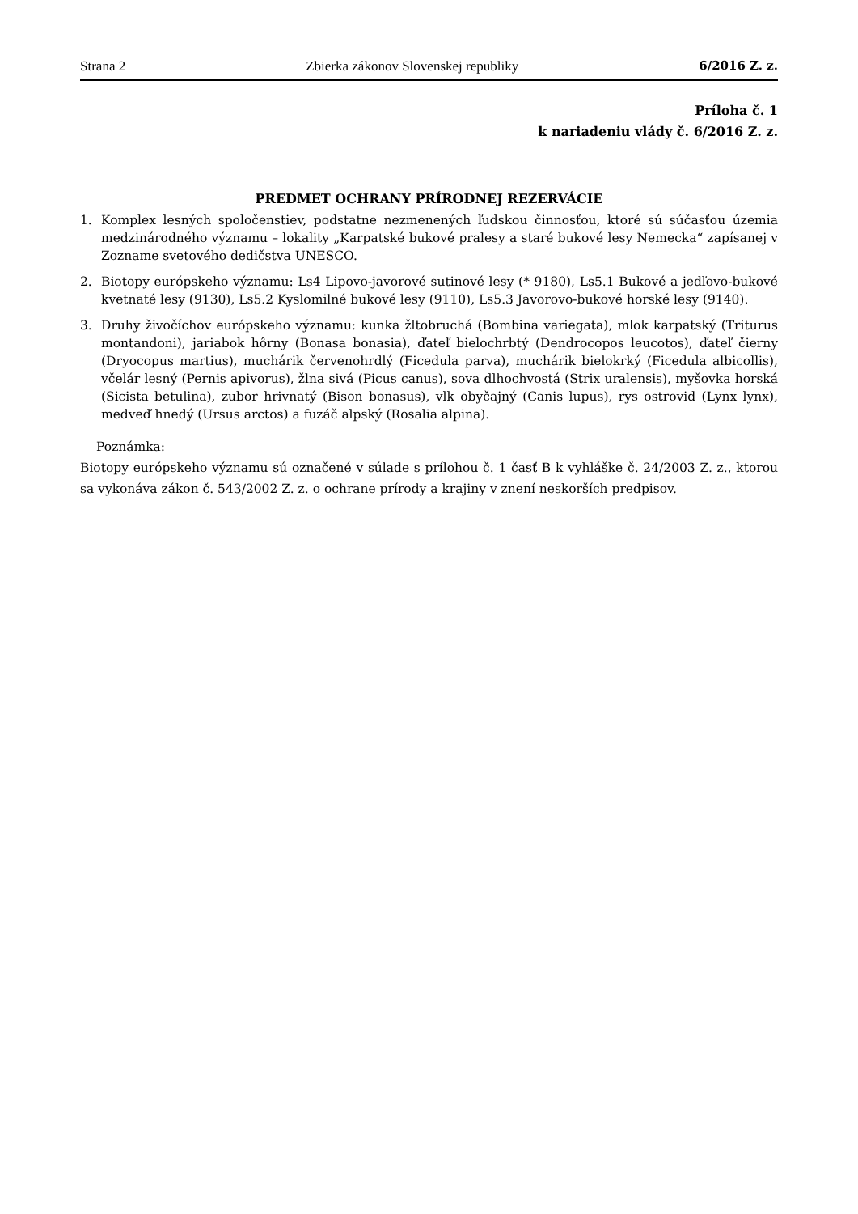Strana 2 Zbierka zákonov Slovenskej republiky 6/2016 Z. z.
Príloha č. 1
k nariadeniu vlády č. 6/2016 Z. z.
PREDMET OCHRANY PRÍRODNEJ REZERVÁCIE
1. Komplex lesných spoločenstiev, podstatne nezmenených ľudskou činnosťou, ktoré sú súčasťou územia medzinárodného významu – lokality „Karpatské bukové pralesy a staré bukové lesy Nemecka“ zapísanej v Zozname svetového dedičstva UNESCO.
2. Biotopy európskeho významu: Ls4 Lipovo-javorové sutinové lesy (* 9180), Ls5.1 Bukové a jedľovo-bukové kvetnaté lesy (9130), Ls5.2 Kyslomilné bukové lesy (9110), Ls5.3 Javorovo-bukové horské lesy (9140).
3. Druhy živočíchov európskeho významu: kunka žltobruchá (Bombina variegata), mlok karpatský (Triturus montandoni), jariabok hôrny (Bonasa bonasia), ďateľ bielochrbtý (Dendrocopos leucotos), ďateľ čierny (Dryocopus martius), muchárik červenohrdlý (Ficedula parva), muchárik bielokrký (Ficedula albicollis), včelár lesný (Pernis apivorus), žlna sivá (Picus canus), sova dlhochvostá (Strix uralensis), myšovka horská (Sicista betulina), zubor hrivnatý (Bison bonasus), vlk obyčajný (Canis lupus), rys ostrovid (Lynx lynx), medveď hnedý (Ursus arctos) a fuzáč alpský (Rosalia alpina).
Poznámka:
Biotopy európskeho významu sú označené v súlade s prílohou č. 1 časť B k vyhláške č. 24/2003 Z. z., ktorou sa vykonáva zákon č. 543/2002 Z. z. o ochrane prírody a krajiny v znení neskorších predpisov.